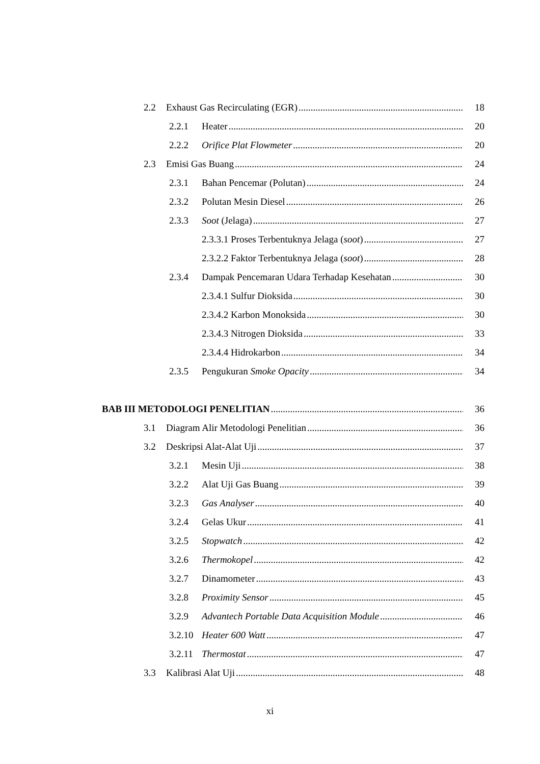2.2 Exhaust Gas Recirculating (EGR) 18
2.2.1 Heater 20
2.2.2 Orifice Plat Flowmeter 20
2.3 Emisi Gas Buang 24
2.3.1 Bahan Pencemar (Polutan) 24
2.3.2 Polutan Mesin Diesel 26
2.3.3 Soot (Jelaga) 27
2.3.3.1 Proses Terbentuknya Jelaga (soot) 27
2.3.2.2 Faktor Terbentuknya Jelaga (soot) 28
2.3.4 Dampak Pencemaran Udara Terhadap Kesehatan 30
2.3.4.1 Sulfur Dioksida 30
2.3.4.2 Karbon Monoksida 30
2.3.4.3 Nitrogen Dioksida 33
2.3.4.4 Hidrokarbon 34
2.3.5 Pengukuran Smoke Opacity 34
BAB III METODOLOGI PENELITIAN 36
3.1 Diagram Alir Metodologi Penelitian 36
3.2 Deskripsi Alat-Alat Uji 37
3.2.1 Mesin Uji 38
3.2.2 Alat Uji Gas Buang 39
3.2.3 Gas Analyser 40
3.2.4 Gelas Ukur 41
3.2.5 Stopwatch 42
3.2.6 Thermokopel 42
3.2.7 Dinamometer 43
3.2.8 Proximity Sensor 45
3.2.9 Advantech Portable Data Acquisition Module 46
3.2.10 Heater 600 Watt 47
3.2.11 Thermostat 47
3.3 Kalibrasi Alat Uji 48
xi